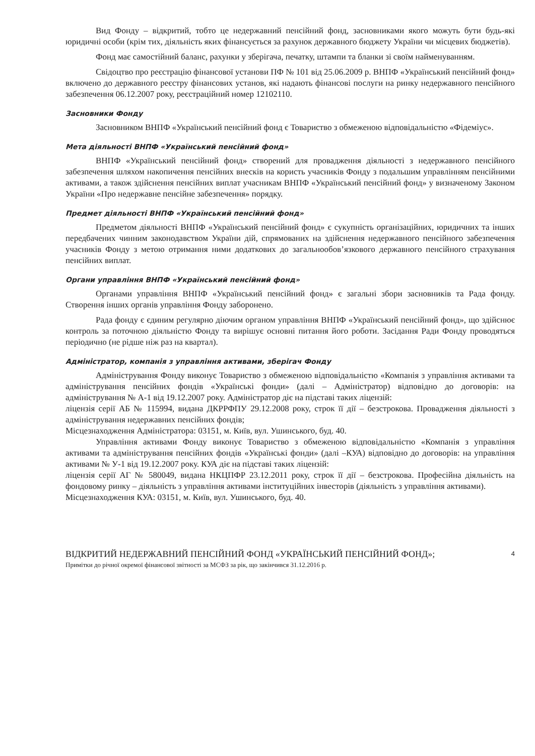Вид Фонду – відкритий, тобто це недержавний пенсійний фонд, засновниками якого можуть бути будь-які юридичні особи (крім тих, діяльність яких фінансується за рахунок державного бюджету України чи місцевих бюджетів).
Фонд має самостійний баланс, рахунки у зберігача, печатку, штампи та бланки зі своїм найменуванням.
Свідоцтво про реєстрацію фінансової установи ПФ № 101 від 25.06.2009 р. ВНПФ «Український пенсійний фонд» включено до державного реєстру фінансових установ, які надають фінансові послуги на ринку недержавного пенсійного забезпечення 06.12.2007 року, реєстраційний номер 12102110.
Засновники Фонду
Засновником ВНПФ «Український пенсійний фонд є Товариство з обмеженою відповідальністю «Фідеміус».
Мета діяльності ВНПФ «Український пенсійний фонд»
ВНПФ «Український пенсійний фонд» створений для провадження діяльності з недержавного пенсійного забезпечення шляхом накопичення пенсійних внесків на користь учасників Фонду з подальшим управлінням пенсійними активами, а також здійснення пенсійних виплат учасникам ВНПФ «Український пенсійний фонд» у визначеному Законом України «Про недержавне пенсійне забезпечення» порядку.
Предмет діяльності ВНПФ «Український пенсійний фонд»
Предметом діяльності ВНПФ «Український пенсійний фонд» є сукупність організаційних, юридичних та інших передбачених чинним законодавством України дій, спрямованих на здійснення недержавного пенсійного забезпечення учасників Фонду з метою отримання ними додаткових до загальнообов’язкового державного пенсійного страхування пенсійних виплат.
Органи управління ВНПФ «Український пенсійний фонд»
Органами управління ВНПФ «Український пенсійний фонд» є загальні збори засновників та Рада фонду. Створення інших органів управління Фонду заборонено.
Рада фонду є єдиним регулярно діючим органом управління ВНПФ «Український пенсійний фонд», що здійснює контроль за поточною діяльністю Фонду та вирішує основні питання його роботи. Засідання Ради Фонду проводяться періодично (не рідше ніж раз на квартал).
Адміністратор, компанія з управління активами, зберігач Фонду
Адміністрування Фонду виконує Товариство з обмеженою відповідальністю «Компанія з управління активами та адміністрування пенсійних фондів «Українські фонди» (далі – Адміністратор) відповідно до договорів: на адміністрування № А-1 від 19.12.2007 року. Адміністратор діє на підставі таких ліцензій:
ліцензія серії АБ № 115994, видана ДКРРФПУ 29.12.2008 року, строк її дії – безстрокова. Провадження діяльності з адміністрування недержавних пенсійних фондів;
Місцезнаходження Адміністратора: 03151, м. Київ, вул. Ушинського, буд. 40.
Управління активами Фонду виконує Товариство з обмеженою відповідальністю «Компанія з управління активами та адміністрування пенсійних фондів «Українські фонди» (далі –КУА) відповідно до договорів: на управління активами № У-1 від 19.12.2007 року. КУА діє на підставі таких ліцензій:
ліцензія серії АГ № 580049, видана НКЦПФР 23.12.2011 року, строк її дії – безстрокова. Професійна діяльність на фондовому ринку – діяльність з управління активами інституційних інвесторів (діяльність з управління активами).
Місцезнаходження КУА: 03151, м. Київ, вул. Ушинського, буд. 40.
4 ВІДКРИТИЙ НЕДЕРЖАВНИЙ ПЕНСІЙНИЙ ФОНД «УКРАЇНСЬКИЙ ПЕНСІЙНИЙ ФОНД»;
Примітки до річної окремої фінансової звітності за МСФЗ за рік, що закінчився 31.12.2016 р.